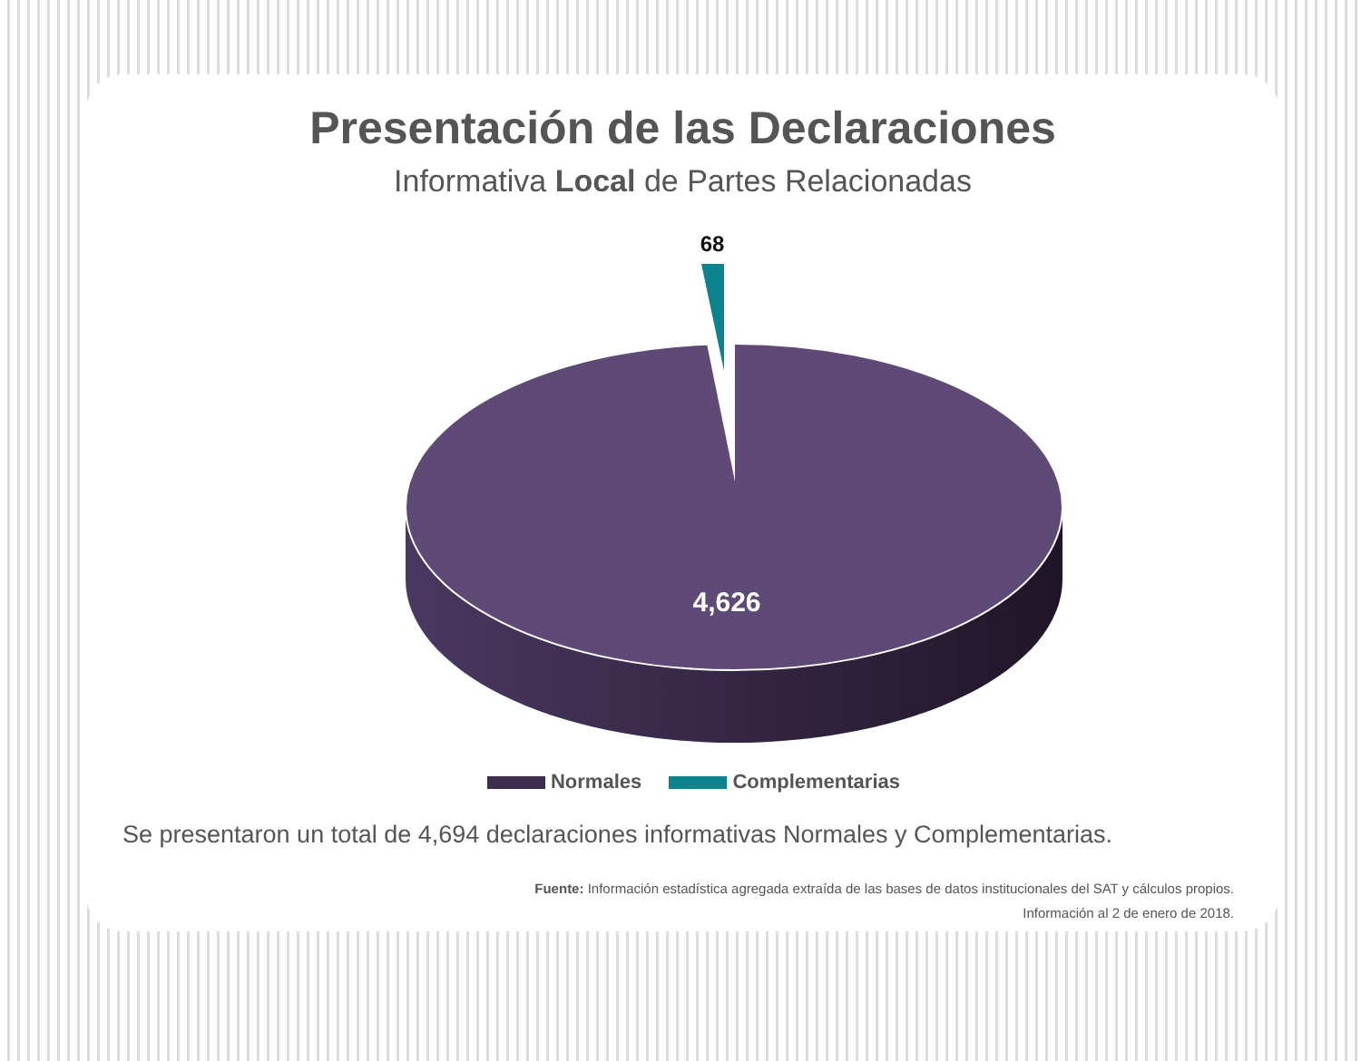Presentación de las Declaraciones
Informativa Local de Partes Relacionadas
68
4,626
Normales Complementarias
Se presentaron un total de 4,694 declaraciones informativas Normales y Complementarias.
Fuente: Información estadística agregada extraída de las bases de datos institucionales del SAT y cálculos propios.
Información al 2 de enero de 2018.